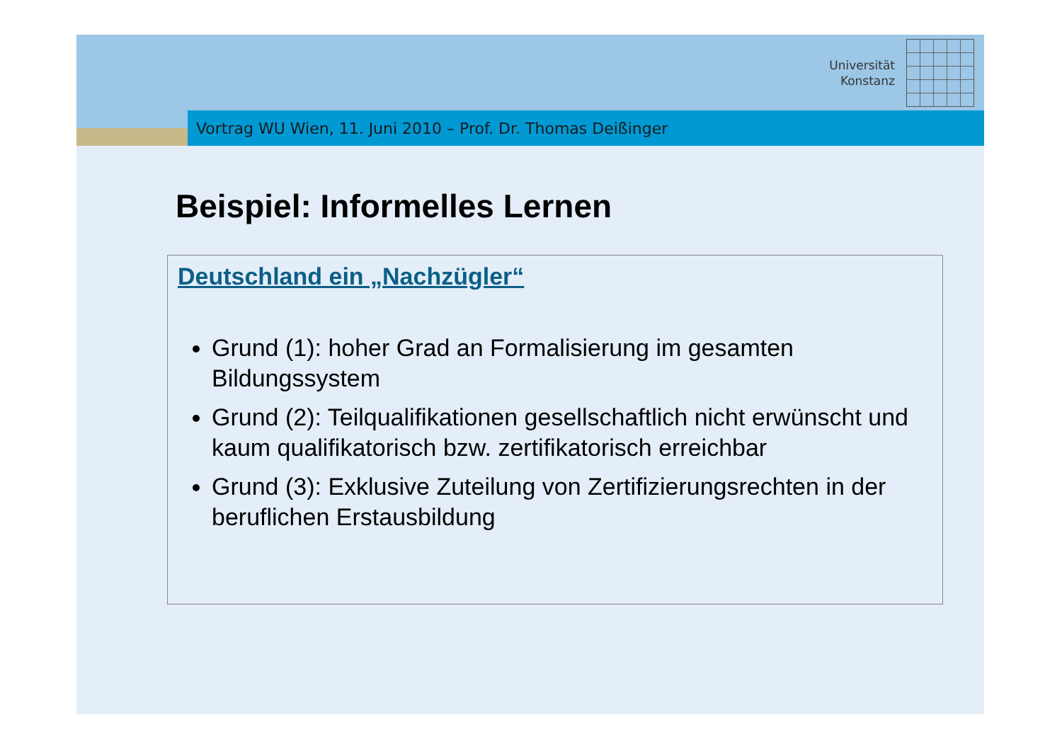Universität
Konstanz
Vortrag WU Wien, 11. Juni 2010 – Prof. Dr. Thomas Deißinger
Beispiel: Informelles Lernen
Deutschland ein „Nachzügler“
Grund (1): hoher Grad an Formalisierung im gesamten Bildungssystem
Grund (2): Teilqualifikationen gesellschaftlich nicht erwünscht und kaum qualifikatorisch bzw. zertifikatorisch erreichbar
Grund (3): Exklusive Zuteilung von Zertifizierungsrechten in der beruflichen Erstausbildung